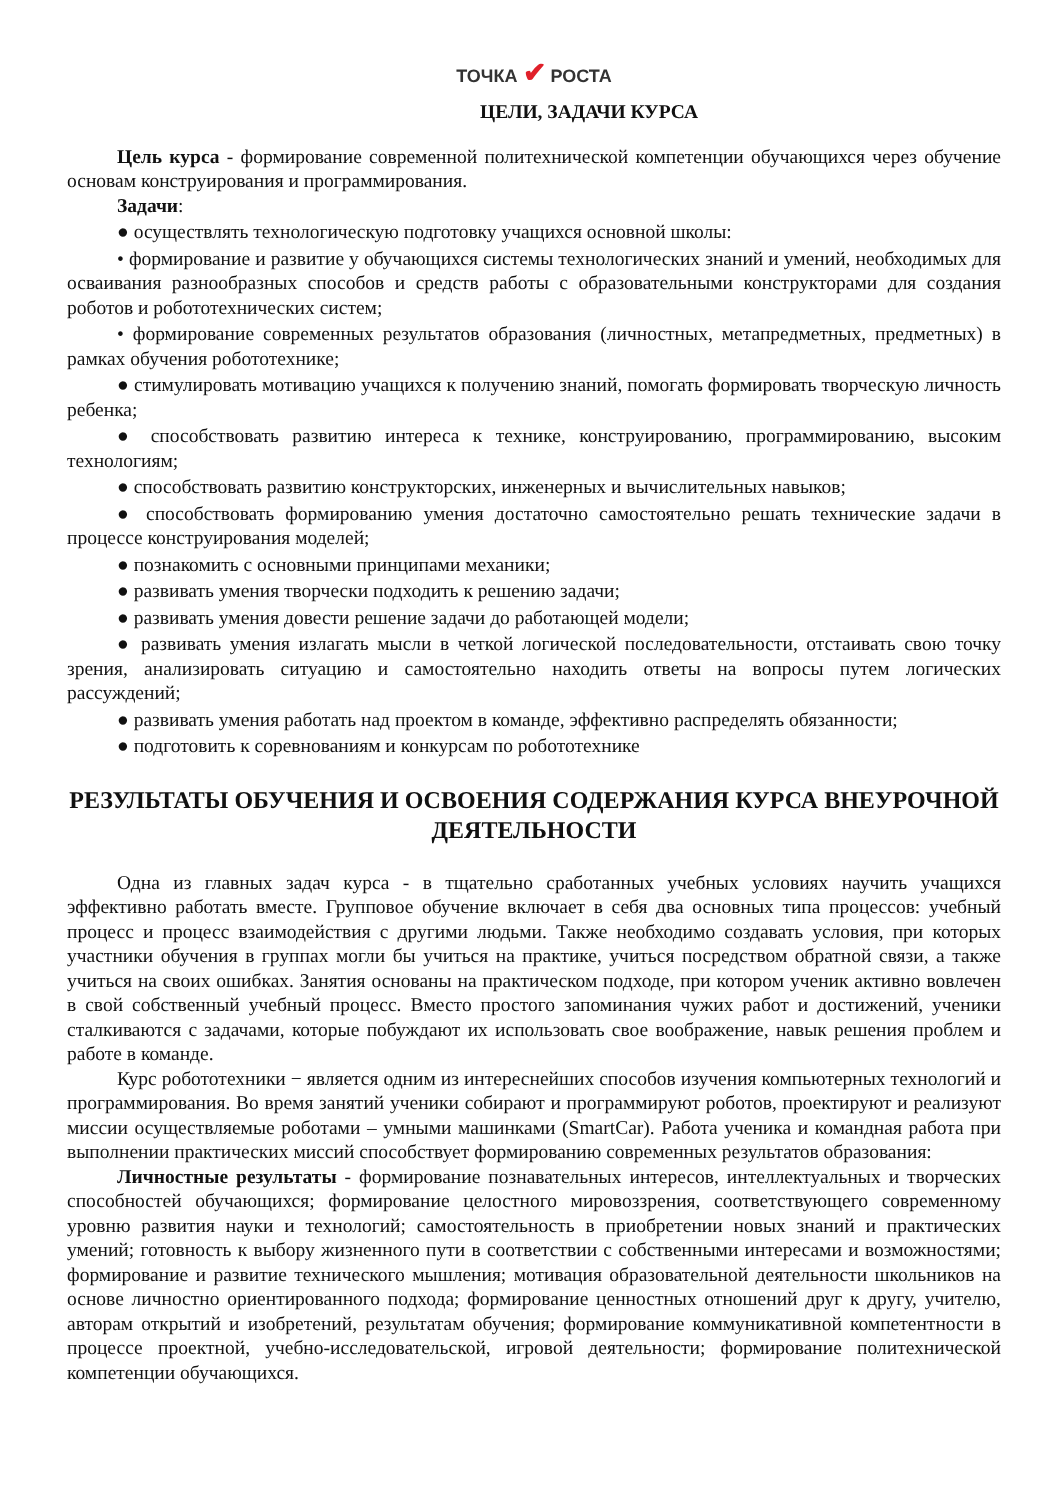ТОЧКА ✔ РОСТА
ЦЕЛИ, ЗАДАЧИ КУРСА
Цель курса - формирование современной политехнической компетенции обучающихся через обучение основам конструирования и программирования.
Задачи:
● осуществлять технологическую подготовку учащихся основной школы:
• формирование и развитие у обучающихся системы технологических знаний и умений, необходимых для осваивания разнообразных способов и средств работы с образовательными конструкторами для создания роботов и робототехнических систем;
• формирование современных результатов образования (личностных, метапредметных, предметных) в рамках обучения робототехнике;
● стимулировать мотивацию учащихся к получению знаний, помогать формировать творческую личность ребенка;
● способствовать развитию интереса к технике, конструированию, программированию, высоким технологиям;
● способствовать развитию конструкторских, инженерных и вычислительных навыков;
● способствовать формированию умения достаточно самостоятельно решать технические задачи в процессе конструирования моделей;
● познакомить с основными принципами механики;
● развивать умения творчески подходить к решению задачи;
● развивать умения довести решение задачи до работающей модели;
● развивать умения излагать мысли в четкой логической последовательности, отстаивать свою точку зрения, анализировать ситуацию и самостоятельно находить ответы на вопросы путем логических рассуждений;
● развивать умения работать над проектом в команде, эффективно распределять обязанности;
● подготовить к соревнованиям и конкурсам по робототехнике
РЕЗУЛЬТАТЫ ОБУЧЕНИЯ И ОСВОЕНИЯ СОДЕРЖАНИЯ КУРСА ВНЕУРОЧНОЙ ДЕЯТЕЛЬНОСТИ
Одна из главных задач курса - в тщательно сработанных учебных условиях научить учащихся эффективно работать вместе. Групповое обучение включает в себя два основных типа процессов: учебный процесс и процесс взаимодействия с другими людьми. Также необходимо создавать условия, при которых участники обучения в группах могли бы учиться на практике, учиться посредством обратной связи, а также учиться на своих ошибках. Занятия основаны на практическом подходе, при котором ученик активно вовлечен в свой собственный учебный процесс. Вместо простого запоминания чужих работ и достижений, ученики сталкиваются с задачами, которые побуждают их использовать свое воображение, навык решения проблем и работе в команде.
Курс робототехники − является одним из интереснейших способов изучения компьютерных технологий и программирования. Во время занятий ученики собирают и программируют роботов, проектируют и реализуют миссии осуществляемые роботами – умными машинками (SmartCar). Работа ученика и командная работа при выполнении практических миссий способствует формированию современных результатов образования:
Личностные результаты - формирование познавательных интересов, интеллектуальных и творческих способностей обучающихся; формирование целостного мировоззрения, соответствующего современному уровню развития науки и технологий; самостоятельность в приобретении новых знаний и практических умений; готовность к выбору жизненного пути в соответствии с собственными интересами и возможностями; формирование и развитие технического мышления; мотивация образовательной деятельности школьников на основе личностно ориентированного подхода; формирование ценностных отношений друг к другу, учителю, авторам открытий и изобретений, результатам обучения; формирование коммуникативной компетентности в процессе проектной, учебно-исследовательской, игровой деятельности; формирование политехнической компетенции обучающихся.